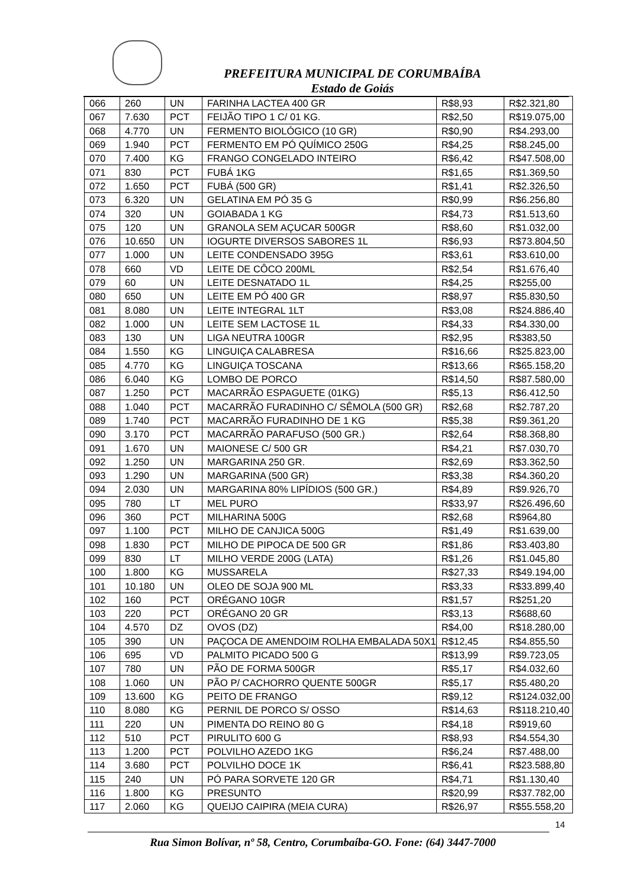PREFEITURA MUNICIPAL DE CORUMBAÍBA
Estado de Goiás
| 066 | 260 | UN | FARINHA LACTEA 400 GR | R$8,93 | R$2.321,80 |
| 067 | 7.630 | PCT | FEIJÃO TIPO 1 C/ 01 KG. | R$2,50 | R$19.075,00 |
| 068 | 4.770 | UN | FERMENTO BIOLÓGICO (10 GR) | R$0,90 | R$4.293,00 |
| 069 | 1.940 | PCT | FERMENTO EM PÓ QUÍMICO 250G | R$4,25 | R$8.245,00 |
| 070 | 7.400 | KG | FRANGO CONGELADO INTEIRO | R$6,42 | R$47.508,00 |
| 071 | 830 | PCT | FUBÁ 1KG | R$1,65 | R$1.369,50 |
| 072 | 1.650 | PCT | FUBÁ (500 GR) | R$1,41 | R$2.326,50 |
| 073 | 6.320 | UN | GELATINA EM PÓ 35 G | R$0,99 | R$6.256,80 |
| 074 | 320 | UN | GOIABADA 1 KG | R$4,73 | R$1.513,60 |
| 075 | 120 | UN | GRANOLA SEM AÇUCAR 500GR | R$8,60 | R$1.032,00 |
| 076 | 10.650 | UN | IOGURTE DIVERSOS SABORES 1L | R$6,93 | R$73.804,50 |
| 077 | 1.000 | UN | LEITE CONDENSADO 395G | R$3,61 | R$3.610,00 |
| 078 | 660 | VD | LEITE DE CÔCO 200ML | R$2,54 | R$1.676,40 |
| 079 | 60 | UN | LEITE DESNATADO 1L | R$4,25 | R$255,00 |
| 080 | 650 | UN | LEITE EM PÓ 400 GR | R$8,97 | R$5.830,50 |
| 081 | 8.080 | UN | LEITE INTEGRAL 1LT | R$3,08 | R$24.886,40 |
| 082 | 1.000 | UN | LEITE SEM LACTOSE 1L | R$4,33 | R$4.330,00 |
| 083 | 130 | UN | LIGA NEUTRA 100GR | R$2,95 | R$383,50 |
| 084 | 1.550 | KG | LINGUIÇA CALABRESA | R$16,66 | R$25.823,00 |
| 085 | 4.770 | KG | LINGUIÇA TOSCANA | R$13,66 | R$65.158,20 |
| 086 | 6.040 | KG | LOMBO DE PORCO | R$14,50 | R$87.580,00 |
| 087 | 1.250 | PCT | MACARRÃO ESPAGUETE (01KG) | R$5,13 | R$6.412,50 |
| 088 | 1.040 | PCT | MACARRÃO FURADINHO C/ SÊMOLA (500 GR) | R$2,68 | R$2.787,20 |
| 089 | 1.740 | PCT | MACARRÃO FURADINHO DE 1 KG | R$5,38 | R$9.361,20 |
| 090 | 3.170 | PCT | MACARRÃO PARAFUSO (500 GR.) | R$2,64 | R$8.368,80 |
| 091 | 1.670 | UN | MAIONESE C/ 500 GR | R$4,21 | R$7.030,70 |
| 092 | 1.250 | UN | MARGARINA 250 GR. | R$2,69 | R$3.362,50 |
| 093 | 1.290 | UN | MARGARINA (500 GR) | R$3,38 | R$4.360,20 |
| 094 | 2.030 | UN | MARGARINA 80% LIPÍDIOS (500 GR.) | R$4,89 | R$9.926,70 |
| 095 | 780 | LT | MEL PURO | R$33,97 | R$26.496,60 |
| 096 | 360 | PCT | MILHARINA 500G | R$2,68 | R$964,80 |
| 097 | 1.100 | PCT | MILHO DE CANJICA 500G | R$1,49 | R$1.639,00 |
| 098 | 1.830 | PCT | MILHO DE PIPOCA DE 500 GR | R$1,86 | R$3.403,80 |
| 099 | 830 | LT | MILHO VERDE 200G (LATA) | R$1,26 | R$1.045,80 |
| 100 | 1.800 | KG | MUSSARELA | R$27,33 | R$49.194,00 |
| 101 | 10.180 | UN | OLEO DE SOJA 900 ML | R$3,33 | R$33.899,40 |
| 102 | 160 | PCT | ORÉGANO 10GR | R$1,57 | R$251,20 |
| 103 | 220 | PCT | ORÉGANO 20 GR | R$3,13 | R$688,60 |
| 104 | 4.570 | DZ | OVOS (DZ) | R$4,00 | R$18.280,00 |
| 105 | 390 | UN | PAÇOCA DE AMENDOIM ROLHA EMBALADA 50X1 | R$12,45 | R$4.855,50 |
| 106 | 695 | VD | PALMITO PICADO 500 G | R$13,99 | R$9.723,05 |
| 107 | 780 | UN | PÃO DE FORMA 500GR | R$5,17 | R$4.032,60 |
| 108 | 1.060 | UN | PÃO P/ CACHORRO QUENTE 500GR | R$5,17 | R$5.480,20 |
| 109 | 13.600 | KG | PEITO DE FRANGO | R$9,12 | R$124.032,00 |
| 110 | 8.080 | KG | PERNIL DE PORCO S/ OSSO | R$14,63 | R$118.210,40 |
| 111 | 220 | UN | PIMENTA DO REINO 80 G | R$4,18 | R$919,60 |
| 112 | 510 | PCT | PIRULITO 600 G | R$8,93 | R$4.554,30 |
| 113 | 1.200 | PCT | POLVILHO AZEDO 1KG | R$6,24 | R$7.488,00 |
| 114 | 3.680 | PCT | POLVILHO DOCE 1K | R$6,41 | R$23.588,80 |
| 115 | 240 | UN | PÓ PARA SORVETE 120 GR | R$4,71 | R$1.130,40 |
| 116 | 1.800 | KG | PRESUNTO | R$20,99 | R$37.782,00 |
| 117 | 2.060 | KG | QUEIJO CAIPIRA (MEIA CURA) | R$26,97 | R$55.558,20 |
14
Rua Simon Bolívar, nº 58, Centro, Corumbaíba-GO. Fone: (64) 3447-7000